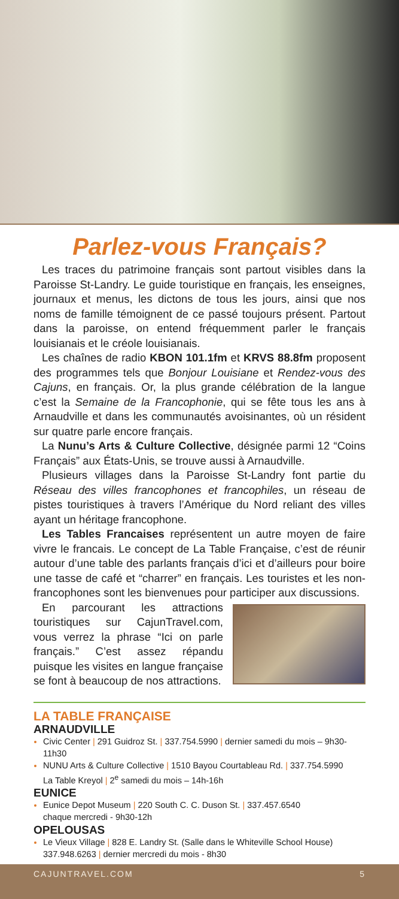Parlez-vous Français?
Les traces du patrimoine français sont partout visibles dans la Paroisse St-Landry. Le guide touristique en français, les enseignes, journaux et menus, les dictons de tous les jours, ainsi que nos noms de famille témoignent de ce passé toujours présent. Partout dans la paroisse, on entend fréquemment parler le français louisianais et le créole louisianais.
Les chaînes de radio KBON 101.1fm et KRVS 88.8fm proposent des programmes tels que Bonjour Louisiane et Rendez-vous des Cajuns, en français. Or, la plus grande célébration de la langue c’est la Semaine de la Francophonie, qui se fête tous les ans à Arnaudville et dans les communautés avoisinantes, où un résident sur quatre parle encore français.
La Nunu’s Arts & Culture Collective, désignée parmi 12 “Coins Français” aux États-Unis, se trouve aussi à Arnaudville.
Plusieurs villages dans la Paroisse St-Landry font partie du Réseau des villes francophones et francophiles, un réseau de pistes touristiques à travers l’Amérique du Nord reliant des villes ayant un héritage francophone.
Les Tables Francaises représentent un autre moyen de faire vivre le francais. Le concept de La Table Française, c’est de réunir autour d’une table des parlants français d’ici et d’ailleurs pour boire une tasse de café et “charrer” en français. Les touristes et les non-francophones sont les bienvenues pour participer aux discussions.
En parcourant les attractions touristiques sur CajunTravel.com, vous verrez la phrase “Ici on parle français.” C’est assez répandu puisque les visites en langue française se font à beaucoup de nos attractions.
LA TABLE FRANÇAISE
ARNAUDVILLE
Civic Center | 291 Guidroz St. | 337.754.5990 | dernier samedi du mois – 9h30-11h30
NUNU Arts & Culture Collective | 1510 Bayou Courtableau Rd. | 337.754.5990
La Table Kreyol | 2<sup>e</sup> samedi du mois – 14h-16h
EUNICE
Eunice Depot Museum | 220 South C. C. Duson St. | 337.457.6540
chaque mercredi - 9h30-12h
OPELOUSAS
Le Vieux Village | 828 E. Landry St. (Salle dans le Whiteville School House)
337.948.6263 | dernier mercredi du mois - 8h30
CAJUNTRAVEL.COM 5